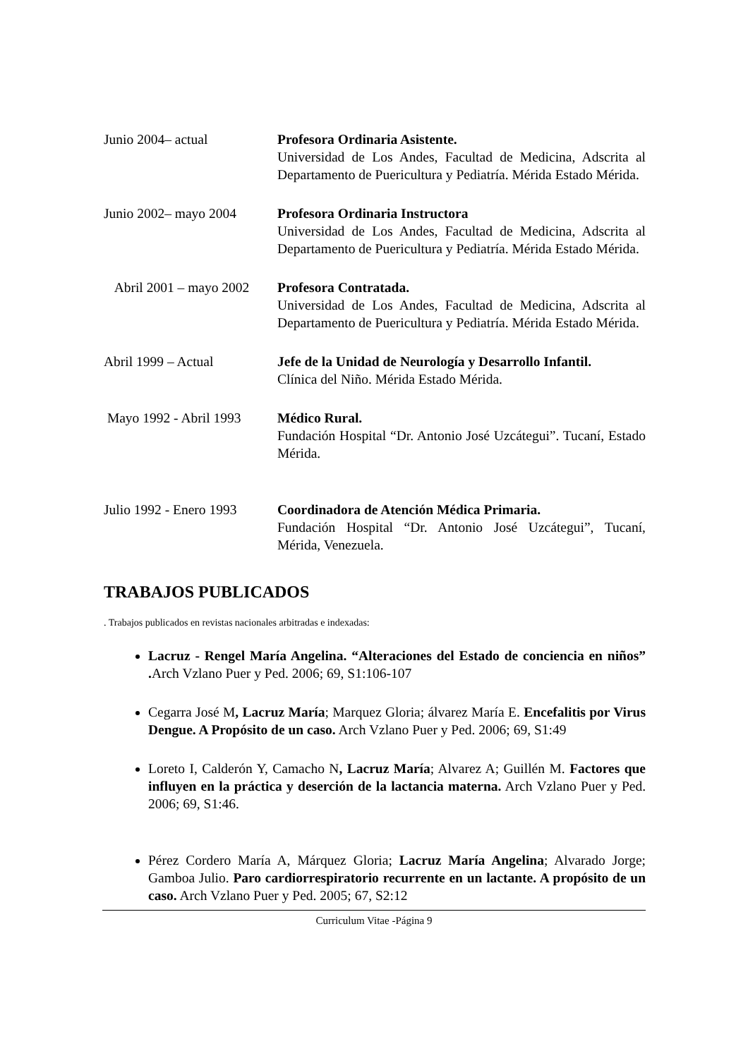Junio 2004– actual Profesora Ordinaria Asistente.
Universidad de Los Andes, Facultad de Medicina, Adscrita al Departamento de Puericultura y Pediatría. Mérida Estado Mérida.
Junio 2002– mayo 2004 Profesora Ordinaria Instructora
Universidad de Los Andes, Facultad de Medicina, Adscrita al Departamento de Puericultura y Pediatría. Mérida Estado Mérida.
Abril 2001 – mayo 2002
Profesora Contratada.
Universidad de Los Andes, Facultad de Medicina, Adscrita al Departamento de Puericultura y Pediatría. Mérida Estado Mérida.
Abril 1999 – Actual Jefe de la Unidad de Neurología y Desarrollo Infantil.
Clínica del Niño. Mérida Estado Mérida.
Mayo 1992 - Abril 1993
Médico Rural.
Fundación Hospital “Dr. Antonio José Uzcátegui”. Tucaní, Estado Mérida.
Julio 1992 - Enero 1993
Coordinadora de Atención Médica Primaria.
Fundación Hospital “Dr. Antonio José Uzcátegui”, Tucaní, Mérida, Venezuela.
TRABAJOS PUBLICADOS
. Trabajos publicados en revistas nacionales arbitradas e indexadas:
Lacruz - Rengel María Angelina. “Alteraciones del Estado de conciencia en niños” . Arch Vzlano Puer y Ped. 2006; 69, S1:106-107
Cegarra José M, Lacruz María; Marquez Gloria; álvarez María E. Encefalitis por Virus Dengue. A Propósito de un caso. Arch Vzlano Puer y Ped. 2006; 69, S1:49
Loreto I, Calderón Y, Camacho N, Lacruz María; Alvarez A; Guillén M. Factores que influyen en la práctica y deserción de la lactancia materna. Arch Vzlano Puer y Ped. 2006; 69, S1:46.
Pérez Cordero María A, Márquez Gloria; Lacruz María Angelina; Alvarado Jorge; Gamboa Julio. Paro cardiorrespiratorio recurrente en un lactante. A propósito de un caso. Arch Vzlano Puer y Ped. 2005; 67, S2:12
Curriculum Vitae -Página 9